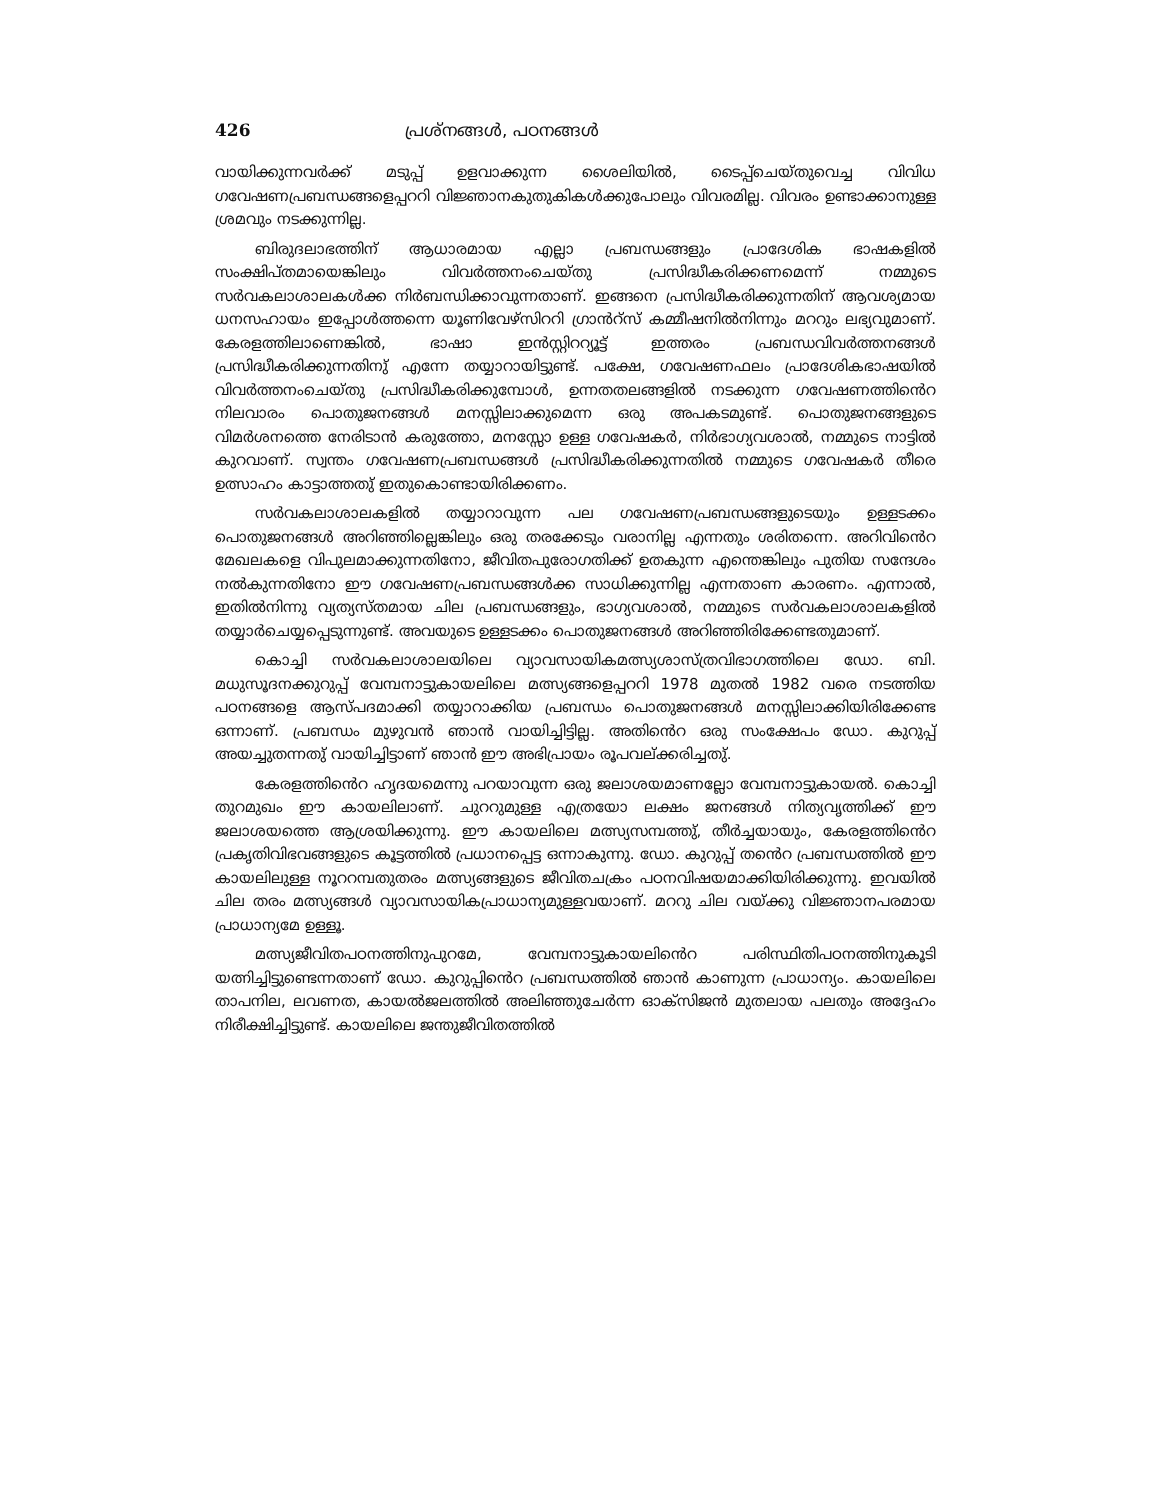426 പ്രശ്നങ്ങൾ, പഠനങ്ങൾ
വായിക്കുന്നവർക്ക് മടുപ്പ് ഉളവാക്കുന്ന ശൈലിയിൽ, ടൈപ്പ്ചെയ്തുവെച്ച വിവിധ ഗവേഷണപ്രബന്ധങ്ങളെപ്പററി വിജ്ഞാനകുതുകികൾക്കുപോലും വിവരമില്ല. വിവരം ഉണ്ടാക്കാനുള്ള ശ്രമവും നടക്കുന്നില്ല.
ബിരുദലാഭത്തിന് ആധാരമായ എല്ലാ പ്രബന്ധങ്ങളും പ്രാദേശിക ഭാഷകളിൽ സംക്ഷിപ്തമായെങ്കിലും വിവർത്തനംചെയ്തു പ്രസിദ്ധീകരിക്കണമെന്ന് നമ്മുടെ സർവകലാശാലകൾക്ക നിർബന്ധിക്കാവുന്നതാണ്. ഇങ്ങനെ പ്രസിദ്ധീകരിക്കുന്നതിന് ആവശ്യമായ ധനസഹായം ഇപ്പോൾത്തന്നെ യൂണിവേഴ്സിററി ഗ്രാൻറ്സ് കമ്മീഷനിൽനിന്നും മററും ലഭ്യവുമാണ്. കേരളത്തിലാണെങ്കിൽ, ഭാഷാ ഇൻസ്റ്റിററ്യൂട്ട് ഇത്തരം പ്രബന്ധവിവർത്തനങ്ങൾ പ്രസിദ്ധീകരിക്കുന്നതിനു് എന്നേ തയ്യാറായിട്ടുണ്ട്. പക്ഷേ, ഗവേഷണഫലം പ്രാദേശികഭാഷയിൽ വിവർത്തനംചെയ്തു പ്രസിദ്ധീകരിക്കുമ്പോൾ, ഉന്നതതലങ്ങളിൽ നടക്കുന്ന ഗവേഷണത്തിൻെറ നിലവാരം പൊതുജനങ്ങൾ മനസ്സിലാക്കുമെന്ന ഒരു അപകടമുണ്ട്. പൊതുജനങ്ങളുടെ വിമർശനത്തെ നേരിടാൻ കരുത്തോ, മനസ്സോ ഉള്ള ഗവേഷകർ, നിർഭാഗ്യവശാൽ, നമ്മുടെ നാട്ടിൽ കുറവാണ്. സ്വന്തം ഗവേഷണപ്രബന്ധങ്ങൾ പ്രസിദ്ധീകരിക്കുന്നതിൽ നമ്മുടെ ഗവേഷകർ തീരെ ഉത്സാഹം കാട്ടാത്തതു് ഇതുകൊണ്ടായിരിക്കണം.
സർവകലാശാലകളിൽ തയ്യാറാവുന്ന പല ഗവേഷണപ്രബന്ധങ്ങളുടെയും ഉള്ളടക്കം പൊതുജനങ്ങൾ അറിഞ്ഞില്ലെങ്കിലും ഒരു തരക്കേടും വരാനില്ല എന്നതും ശരിതന്നെ. അറിവിൻെറ മേഖലകളെ വിപുലമാക്കുന്നതിനോ, ജീവിതപുരോഗതിക്ക് ഉതകുന്ന എന്തെങ്കിലും പുതിയ സന്ദേശം നൽകുന്നതിനോ ഈ ഗവേഷണപ്രബന്ധങ്ങൾക്ക സാധിക്കുന്നില്ല എന്നതാണ കാരണം. എന്നാൽ, ഇതിൽനിന്നു വ്യത്യസ്തമായ ചില പ്രബന്ധങ്ങളും, ഭാഗ്യവശാൽ, നമ്മുടെ സർവകലാശാലകളിൽ തയ്യാർചെയ്യപ്പെടുന്നുണ്ട്. അവയുടെ ഉള്ളടക്കം പൊതുജനങ്ങൾ അറിഞ്ഞിരിക്കേണ്ടതുമാണ്.
കൊച്ചി സർവകലാശാലയിലെ വ്യാവസായികമത്സ്യശാസ്ത്രവിഭാഗത്തിലെ ഡോ. ബി. മധുസൂദനക്കുറുപ്പ് വേമ്പനാട്ടുകായലിലെ മത്സ്യങ്ങളെപ്പററി 1978 മുതൽ 1982 വരെ നടത്തിയ പഠനങ്ങളെ ആസ്പദമാക്കി തയ്യാറാക്കിയ പ്രബന്ധം പൊതുജനങ്ങൾ മനസ്സിലാക്കിയിരിക്കേണ്ട ഒന്നാണ്. പ്രബന്ധം മുഴുവൻ ഞാൻ വായിച്ചിട്ടില്ല. അതിൻെറ ഒരു സംക്ഷേപം ഡോ. കുറുപ്പ് അയച്ചുതന്നതു് വായിച്ചിട്ടാണ് ഞാൻ ഈ അഭിപ്രായം രൂപവല്ക്കരിച്ചതു്.
കേരളത്തിൻെറ ഹൃദയമെന്നു പറയാവുന്ന ഒരു ജലാശയമാണല്ലോ വേമ്പനാട്ടുകായൽ. കൊച്ചി തുറമുഖം ഈ കായലിലാണ്. ചുററുമുള്ള എത്രയോ ലക്ഷം ജനങ്ങൾ നിത്യവൃത്തിക്ക് ഈ ജലാശയത്തെ ആശ്രയിക്കുന്നു. ഈ കായലിലെ മത്സ്യസമ്പത്തു്, തീർച്ചയായും, കേരളത്തിൻെറ പ്രകൃതിവിഭവങ്ങളുടെ കൂട്ടത്തിൽ പ്രധാനപ്പെട്ട ഒന്നാകുന്നു. ഡോ. കുറുപ്പ് തൻെറ പ്രബന്ധത്തിൽ ഈ കായലിലുള്ള നൂററമ്പതുതരം മത്സ്യങ്ങളുടെ ജീവിതചക്രം പഠനവിഷയമാക്കിയിരിക്കുന്നു. ഇവയിൽ ചില തരം മത്സ്യങ്ങൾ വ്യാവസായികപ്രാധാന്യമുള്ളവയാണ്. മററു ചില വയ്ക്കു വിജ്ഞാനപരമായ പ്രാധാന്യമേ ഉള്ളൂ.
മത്സ്യജീവിതപഠനത്തിനുപുറമേ, വേമ്പനാട്ടുകായലിൻെറ പരിസ്ഥിതിപഠനത്തിനുകൂടി യത്നിച്ചിട്ടുണ്ടെന്നതാണ് ഡോ. കുറുപ്പിൻെറ പ്രബന്ധത്തിൽ ഞാൻ കാണുന്ന പ്രാധാന്യം. കായലിലെ താപനില, ലവണത, കായൽജലത്തിൽ അലിഞ്ഞുചേർന്ന ഓക്സിജൻ മുതലായ പലതും അദ്ദേഹം നിരീക്ഷിച്ചിട്ടുണ്ട്. കായലിലെ ജന്തുജീവിതത്തിൽ